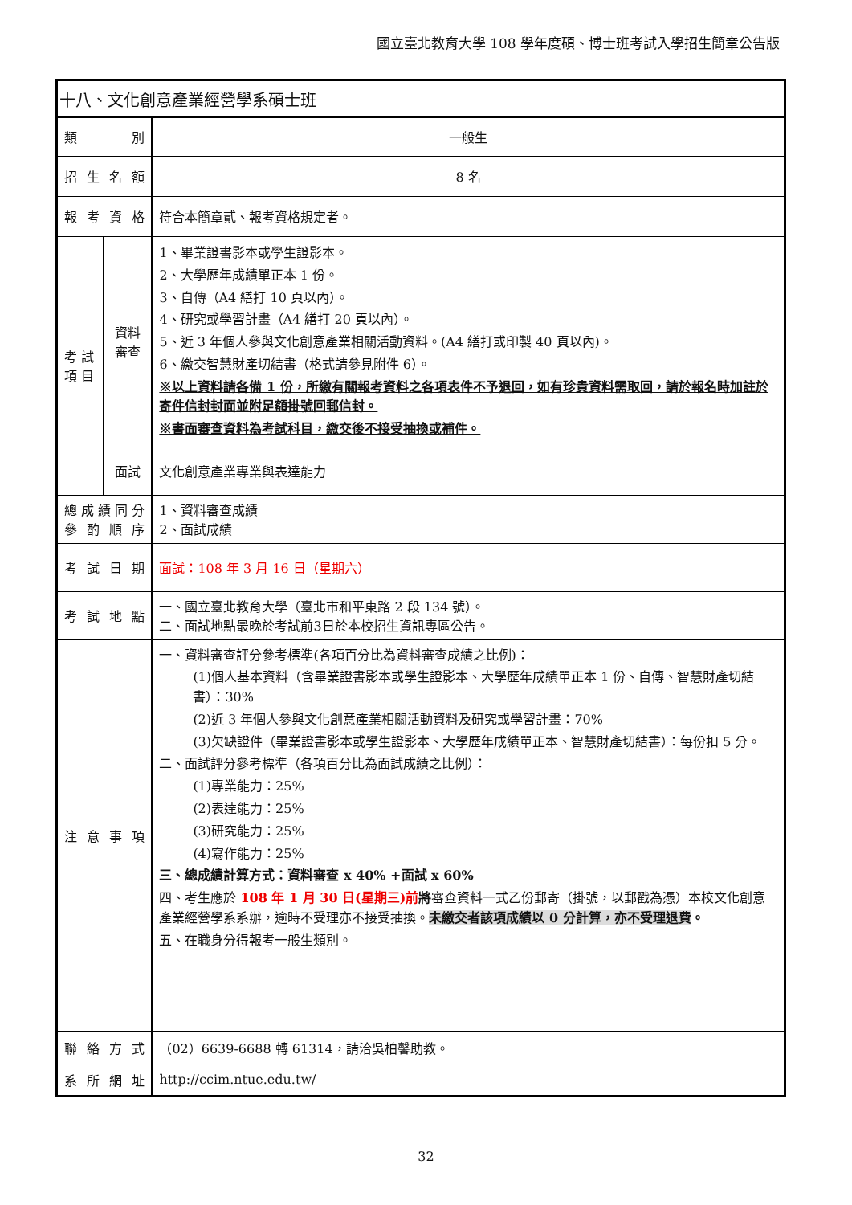國立臺北教育大學 108 學年度碩、博士班考試入學招生簡章公告版
| 十八、文化創意產業經營學系碩士班 | | |
| 類 別 | | 一般生 |
| 招 生 名 額 | | 8 名 |
| 報 考 資 格 | | 符合本簡章貳、報考資格規定者。 |
| 考 試 項 目 | 資料審查 | 1、畢業證書影本或學生證影本。 2、大學歷年成績單正本 1 份。 3、自傳（A4 繕打 10 頁以內）。 4、研究或學習計畫（A4 繕打 20 頁以內）。 5、近 3 年個人參與文化創意產業相關活動資料。(A4 繕打或印製 40 頁以內)。 6、繳交智慧財產切結書（格式請參見附件 6）。 ※以上資料請各備 1 份，所繳有關報考資料之各項表件不予退回，如有珍貴資料需取回，請於報名時加註於寄件信封封面並附足額掛號回郵信封。 ※書面審查資料為考試科目，繳交後不接受抽換或補件。 |
| | 面試 | 文化創意產業專業與表達能力 |
| 總 成 績 同 分 參 酌 順 序 | | 1、資料審查成績 2、面試成績 |
| 考 試 日 期 | | 面試：108 年 3 月 16 日（星期六） |
| 考 試 地 點 | | 一、國立臺北教育大學（臺北市和平東路 2 段 134 號）。 二、面試地點最晚於考試前3日於本校招生資訊專區公告。 |
| 注 意 事 項 | | 一、資料審查評分參考標準(各項百分比為資料審查成績之比例)： (1)個人基本資料（含畢業證書影本或學生證影本、大學歷年成績單正本 1 份、自傳、智慧財產切結書）：30% (2)近 3 年個人參與文化創意產業相關活動資料及研究或學習計畫：70% (3)欠缺證件（畢業證書影本或學生證影本、大學歷年成績單正本、智慧財產切結書）：每份扣 5 分。 二、面試評分參考標準（各項百分比為面試成績之比例）： (1)專業能力：25% (2)表達能力：25% (3)研究能力：25% (4)寫作能力：25% 三、總成績計算方式：資料審查 x 40% +面試 x 60% 四、考生應於 108 年 1 月 30 日(星期三)前 將 審查資料一式乙份郵寄（掛號，以郵戳為憑）本校文化創意產業經營學系系辦，逾時不受理亦不接受抽換。 未繳交者該項成績以 0 分計算，亦不受理退費 。 五、在職身分得報考一般生類別。 |
| 聯 絡 方 式 | | （02）6639-6688 轉 61314，請洽吳柏馨助教。 |
| 系 所 網 址 | | http://ccim.ntue.edu.tw/ |
32